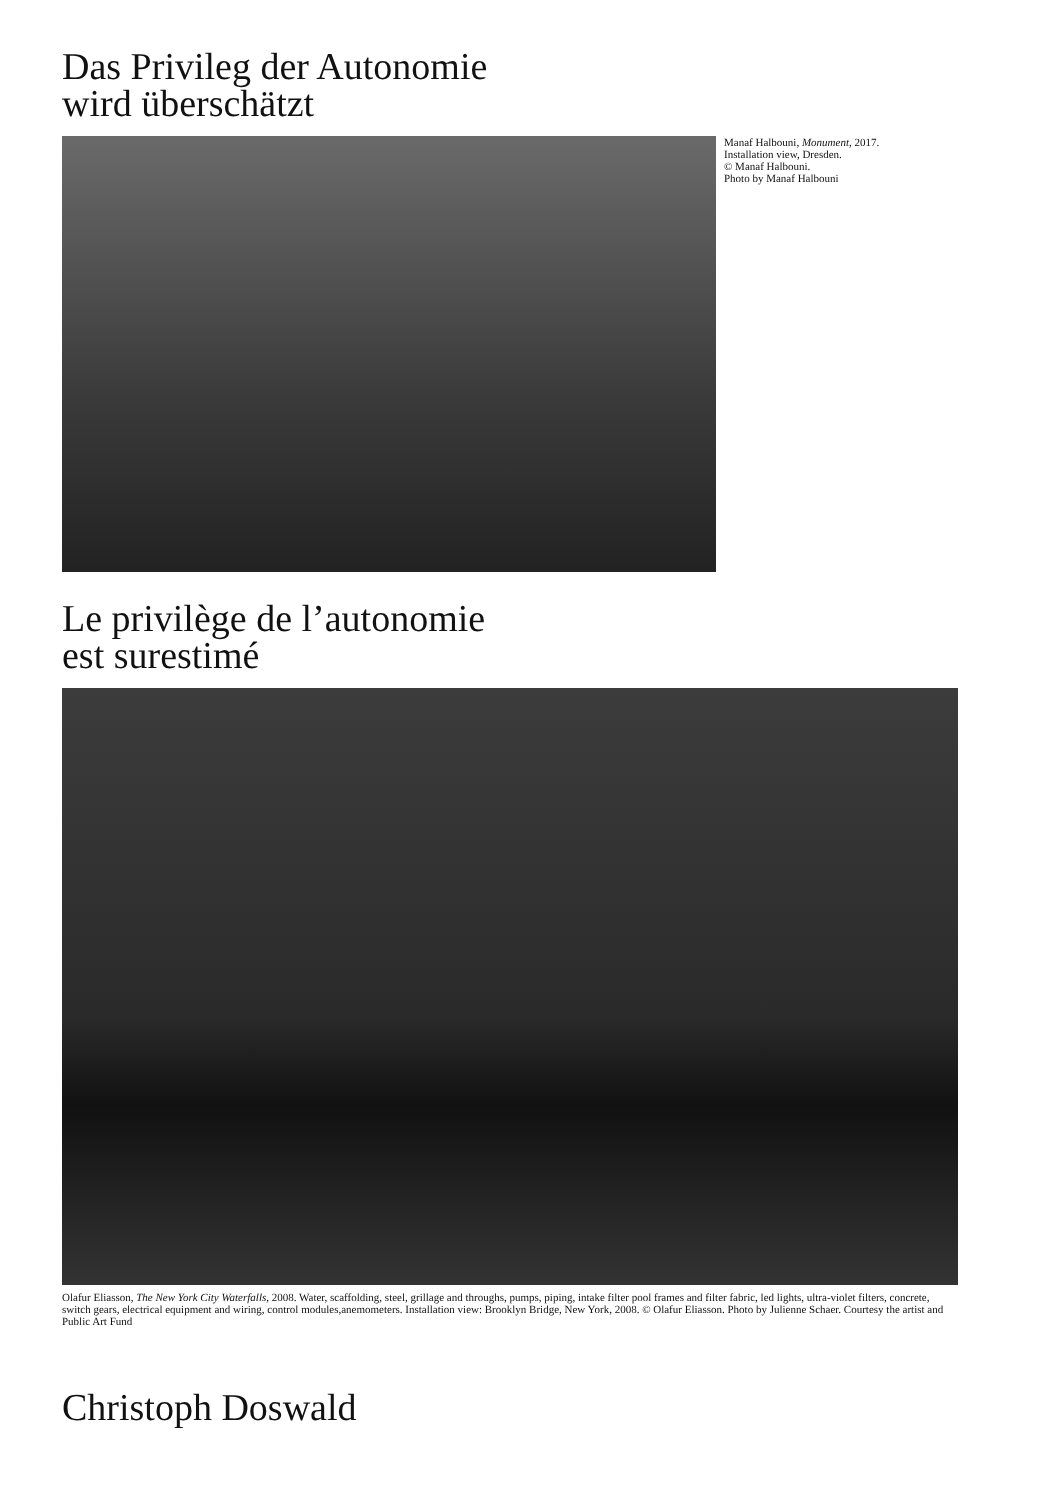Das Privileg der Autonomie
wird überschätzt
Manaf Halbouni, Monument, 2017.
Installation view, Dresden.
© Manaf Halbouni.
Photo by Manaf Halbouni
Le privilège de l’autonomie
est surestimé
Olafur Eliasson, The New York City Waterfalls, 2008. Water, scaffolding, steel, grillage and throughs, pumps, piping, intake filter pool frames and filter fabric, led lights, ultra-violet filters, concrete, switch gears, electrical equipment and wiring, control modules,anemometers. Installation view: Brooklyn Bridge, New York, 2008. © Olafur Eliasson. Photo by Julienne Schaer. Courtesy the artist and Public Art Fund
Christoph Doswald